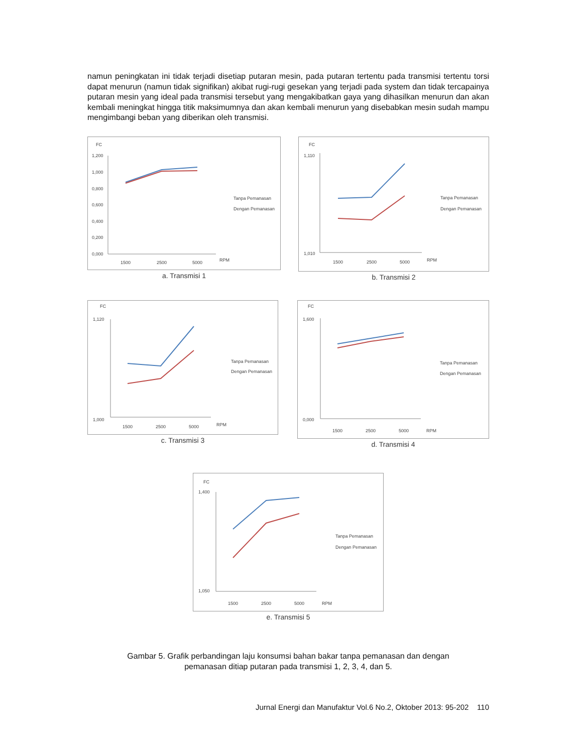namun peningkatan ini tidak terjadi disetiap putaran mesin, pada putaran tertentu pada transmisi tertentu torsi dapat menurun (namun tidak signifikan) akibat rugi-rugi gesekan yang terjadi pada system dan tidak tercapainya putaran mesin yang ideal pada transmisi tersebut yang mengakibatkan gaya yang dihasilkan menurun dan akan kembali meningkat hingga titik maksimumnya dan akan kembali menurun yang disebabkan mesin sudah mampu mengimbangi beban yang diberikan oleh transmisi.
FC
1,200
1,000
0,800
0,600
0,400
0,200
0,000
1500
2500
5000
RPM
Tanpa Pemanasan
Dengan Pemanasan
a. Transmisi 1
FC
1,010
1,110
1500
2500
5000
RPM
Tanpa Pemanasan
Dengan Pemanasan
b. Transmisi 2
FC
1,120
1,000
1500
2500
5000
RPM
Tanpa Pemanasan
Dengan Pemanasan
c. Transmisi 3
FC
1,600
0,000
1500
2500
5000
RPM
Tanpa Pemanasan
Dengan Pemanasan
d. Transmisi 4
FC
1,400
1,050
1500
2500
5000
RPM
Tanpa Pemanasan
Dengan Pemanasan
e. Transmisi 5
Gambar 5. Grafik perbandingan laju konsumsi bahan bakar tanpa pemanasan dan dengan
pemanasan ditiap putaran pada transmisi 1, 2, 3, 4, dan 5.
Jurnal Energi dan Manufaktur Vol.6 No.2, Oktober 2013: 95-202 110